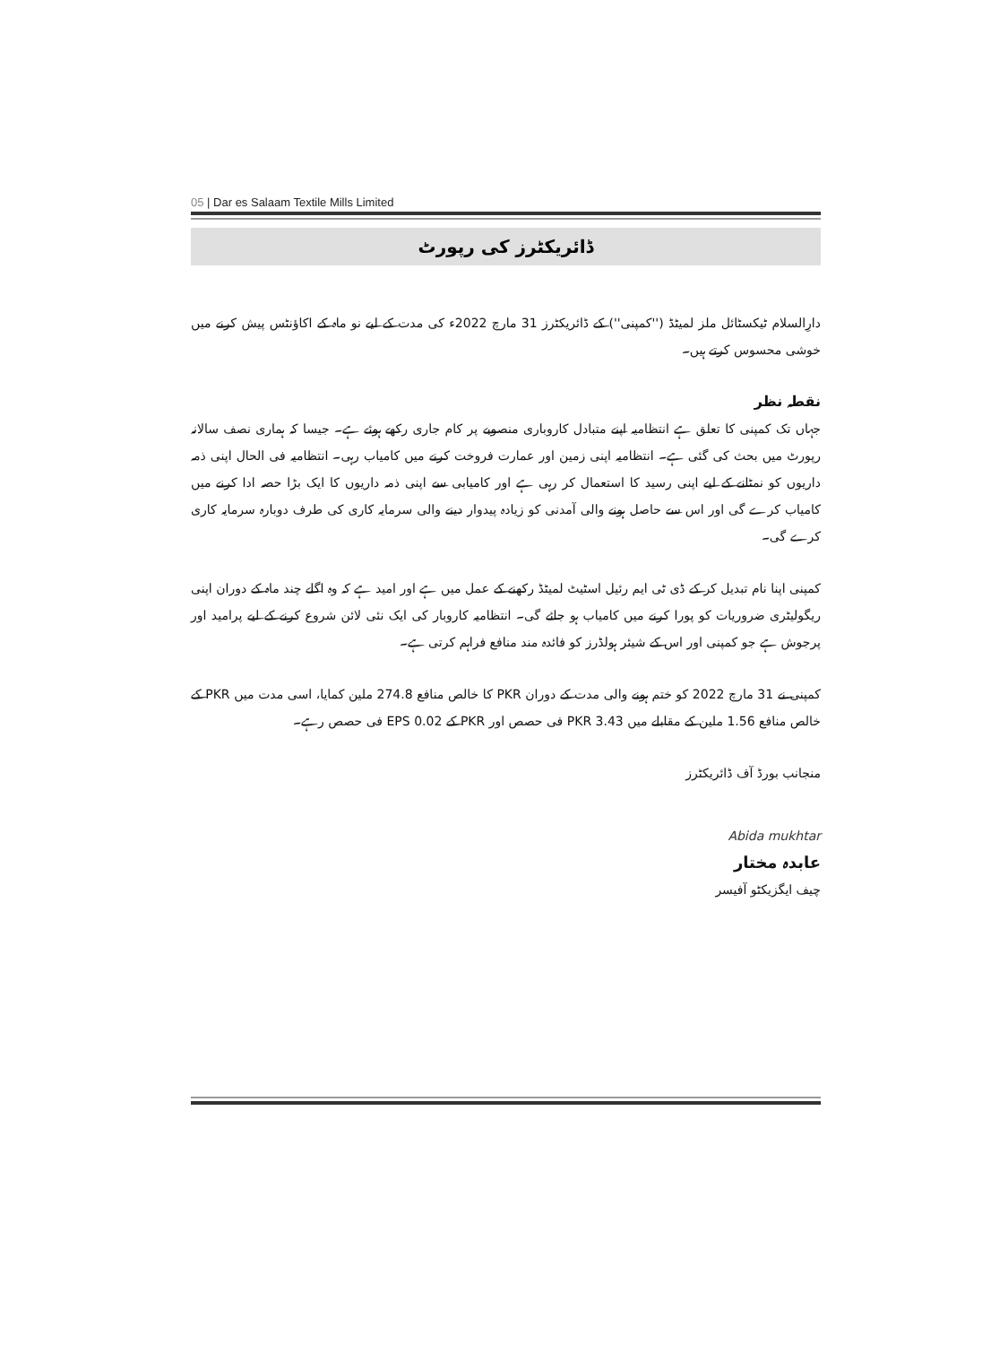05 | Dar es Salaam Textile Mills Limited
ڈائریکٹرز کی رپورٹ
دارِالسلام ٹیکسٹائل ملز لمیٹڈ (''کمپنی'') کے ڈائریکٹرز 31 مارچ 2022ء کی مدت کے لیے نو ماہ کے اکاؤنٹس پیش کرنے میں خوشی محسوس کرتے ہیں۔
نقطہ نظر
جہاں تک کمپنی کا تعلق ہے انتظامیہ اپنے متبادل کاروباری منصوبے پر کام جاری رکھے ہوئے ہے۔ جیسا کہ ہماری نصف سالانہ رپورٹ میں بحث کی گئی ہے۔ انتظامیہ اپنی زمین اور عمارت فروخت کرنے میں کامیاب رہی۔ انتظامیہ فی الحال اپنی ذمہ داریوں کو نمٹانے کے لیے اپنی رسید کا استعمال کر رہی ہے اور کامیابی سے اپنی ذمہ داریوں کا ایک بڑا حصہ ادا کرنے میں کامیاب کرے گی اور اس سے حاصل ہونے والی آمدنی کو زیادہ پیدوار دینے والی سرمایہ کاری کی طرف دوبارہ سرمایہ کاری کرے گی۔
کمپنی اپنا نام تبدیل کر کے ڈی ٹی ایم رئیل اسٹیٹ لمیٹڈ رکھنے کے عمل میں ہے اور امید ہے کہ وہ اگلے چند ماہ کے دوران اپنی ریگولیٹری ضروریات کو پورا کرنے میں کامیاب ہو جائے گی۔ انتظامیہ کاروبار کی ایک نئی لائن شروع کرنے کے لیے پرامید اور پرجوش ہے جو کمپنی اور اس کے شیئر ہولڈرز کو فائدہ مند منافع فراہم کرتی ہے۔
کمپنی نے 31 مارچ 2022 کو ختم ہونے والی مدت کے دوران PKR کا خالص منافع 274.8 ملین کمایا، اسی مدت میں PKR کے خالص منافع 1.56 ملین کے مقابلے میں PKR 3.43 فی حصص اور PKR کے EPS 0.02 فی حصص رہے۔
منجانب بورڈ آف ڈائریکٹرز
Abida mukhtar
عابدہ مختار
چیف ایگزیکٹو آفیسر